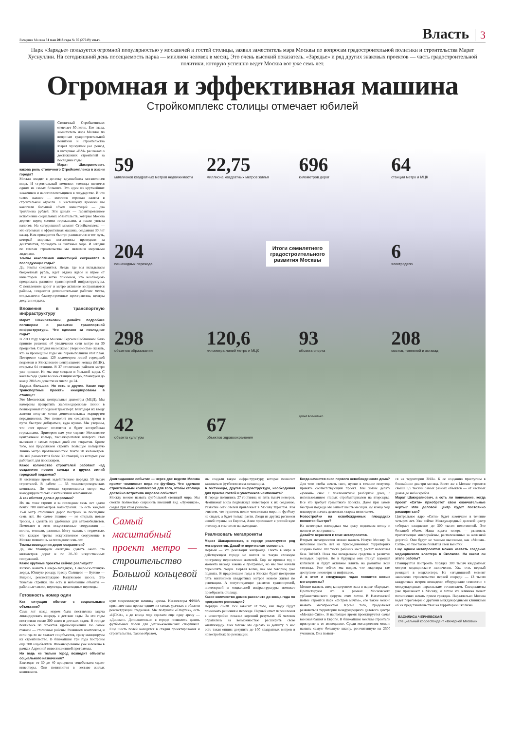Вечерняя Москва 31 мая 2018 года № 95 (27949) vm.ru
Власть 3
Парк «Зарядье» пользуется огромной популярностью у москвичей и гостей столицы, заявил заместитель мэра Москвы по вопросам градостроительной политики и строительства Марат Хуснуллин. На сегодняшний день посещаемость парка — миллион человек в месяц. Это очень высокий показатель. «Зарядье» и ряд других знаковых проектов — часть градостроительной политики, которую успешно ведет Москва вот уже семь лет.
Огромная и эффективная машина
Стройкомплекс столицы отмечает юбилей
Столичный Стройкомплекс отмечает 30-летие. Его глава, заместитель мэра Москвы по вопросам градостроительной политики и строительства Марат Хуснуллин (на фото), в интервью «ВМ» рассказал о достижениях строителей за последние годы.
Марат Шакирзянович, какова роль столичного Стройкомплекса в жизни города?
Москва входит в десятку крупнейших мегаполисов мира. И строительный комплекс столицы является одним из самых больших. Это один из крупнейших заказчиков и налогоплательщиков в государстве. И что самое важное — миллион горожан заняты в строительной отрасли. К настоящему времени мы накопили большой объем инвестиций — два триллиона рублей. Эти деньги — гарантированное исполнение социальных обязательств, которые Москва держит перед своими горожанами, а также уплата налогов. На сегодняшний момент Стройкомплекс — это огромная и эффективная машина, созданная 30 лет назад. Нам приходится быстро развиваться и тот путь, который мировые мегаполисы проходили за десятилетия, проходить за считаные годы. И сегодня по темпам строительства мы являемся мировыми лидерами.
Темпы накопления инвестиций сохранятся в последующие годы?
Да, темпы сохранятся. Везде, где мы вкладываем бюджетный рубль, идет отдача вдвое и втрое от инвесторов. Мы четко понимаем, что необходимо продолжать развитие транспортной инфраструктуры. С появлением дорог и метро активнее застраиваются районы, создаются дополнительные рабочие места, открываются благоустроенные пространства, центры досуга и отдыха.
Вложения в транспортную инфраструктуру
Марат Шакирзянович, давайте подробнее поговорим о развитии транспортной инфраструктуры. Что сделано за последние годы?
В 2011 году мэром Москвы Сергеем Собяниным было принято решение об увеличении сети метро на 30 процентов. Сегодня мы можем с уверенностью сказать, что за прошедшие годы мы перевыполнили этот план. Построено свыше 120 километров линий городской подземки и Московского центрального кольца (МЦК), открыты 64 станции. В 37 столичных районов метро уже пришло. Но мы еще создали и большой задел. С начала года сдали восемь станций метро, планируем до конца 2018-го довести их число до 24.
Задача большая. Но есть и другие. Какие еще транспортные проекты инициированы в столице?
Это Московские центральные диаметры (МЦД). Мы намерены превратить железнодорожные линии в полноценный городской транспорт. Благодаря их вводу жители получат сотни дополнительных маршрутов передвижения. Это позволит им сократить время в пути, быстрее добираться, куда нужно. Мы уверены, что этот проект состоится и будет востребован горожанами. Примером нам уже служит Московское центральное кольцо, пассажиропоток которого стал высоким с самых первых дней его открытия. Кроме того, мы продолжаем строить Большую кольцевую линию метро протяженностью почти 70 километров. На ней разместятся более 30 станций, из которых уже работают для пассажиров.
Какое количество строителей работает над созданием нового кольца и других линий городской подземки?
В настоящее время задействовано порядка 50 тысяч строителей. В работе — 33 тоннелепроходческих комплекса. По темпам строительства метро мы конкурируем только с китайскими компаниями.
А как обстоят дела с дорогами?
Их мы тоже строим и за последние семь лет сдали почти 700 километров магистралей. То есть каждый 15-й метр столичных дорог построен за последние семь лет. Но самое главное — не открыть новые трассы, а сделать их удобными для автомобилистов. Помогают в этом искусственные сооружения — мосты, тоннели, развязки. Могу сказать с гордостью, что каждое третье искусственное сооружение в Москве появилось за последние семь лет.
Темпы возведения дорог сохранятся?
Да, мы планируем ежегодно сдавать около ста километров дорог и по 20–30 искусственных сооружений.
Какие крупные проекты сейчас реализует?
Можно назвать Северо-Западную, Северо-Восточную хорды, Южную рокаду, трассу Солнцево — Бутово — Видное, реконструкцию Калужского шоссе. Это тяжелые стройки. Но есть и небольшие объекты — районные связки, переезды, пешеходные переходы.
Готовность номер один
Как ситуация обстоит с социальными объектами?
Семь лет назад мэром была поставлена задача ликвидировать очередь в детские сады. За эти годы построили около 300 школ и детских садов. В городе появилось 68 объектов здравоохранения. Но самое главное — столичные районы. Развиваем комплексы, и если где-то не хватает соцобъектов, сразу инициируем их строительство. В ближайшие три года построим еще 200 соцобъектов. Финансирование уже заложено в рамках Адресной инвестиционной программы.
Но ведь не только город возводит объекты социального назначения?
Ежегодно от 30 до 40 процентов соцобъектов сдают инвесторы. Они появляются в составе жилых комплексов.
59
миллионов квадратных метров недвижимости
22,75
миллиона квадратных метров жилья
696
километров дорог
64
станции метро и МЦК
204
пешеходных перехода
Итоги семилетнего
градостроительного
развития Москвы
6
электродепо
298
объектов образования
120,6
километра линий метро и МЦК
93
объекта спорта
208
мостов, тоннелей и эстакад
42
объекта культуры
67
объектов здравоохранения
ДАРЬЯ БОЛЬШЕНКО
Долгожданное событие — через две недели Москва примет чемпионат мира по футболу. Что сделано строительным комплексом для того, чтобы столица достойно встретила мировое событие?
Москву можно назвать футбольной столицей мира. Мы смогли полностью сохранить внешний вид «Лужников», создав при этом уникаль-
Самый масштабный проект метро — строительство Большой кольцевой линии
ную современную начинку арены. Инспекторы ФИФА признают наш проект одним из самых удачных в области реконструкции стадионов. Мы получили «Спартак», есть «ЦСКА», а до конца года сделаем еще одну арену — «Динамо». Дополнительно в городе появилось девять футбольных полей для детско-юношеских спортшкол. Еще шесть полей находятся в стадии проектирования и строительства. Таким образом,
мы создали такую инфраструктуру, которая позволит заниматься футболом всем желающим.
А гостиницы, другая инфраструктура, необходимая для приема гостей и участников чемпионата?
В городе появились 27 гостиниц на пять тысяч номеров. Чемпионат мира подтолкнул инвесторов к их созданию. Развитие сети отелей привлекает в Москву туристов. Мы считаем, что турпоток после чемпионата мира по футболу не спадет, а будет только расти. Люди из других регионов нашей страны, из Европы, Азии приезжают в российскую столицу, в том числе на выходные.
Реализовать мегапроекты
Марат Шакирзянович, в городе реализуется ряд мегапроектов. Давайте перечислим основные.
Первый — это реновация жилфонда. Никто в мире в действующем городе не взялся за такую сложную программу переселения жителей. Еще не прошел год с момента выхода закона о программе, но мы уже начали переселять людей. Первая волна, как мы говорим, уже поднята. В предстоящие годы в Москве будет построено пять миллионов квадратных метров нового жилья по реновации. А сопутствующее развитие транспортной, инженерной и социальной инфраструктуры поможет преобразить столицу.
Какое количество домов расселите до конца года по программе реновации?
Порядка 20–30. Все зависит от того, как люди будут принимать решения о переезде. Первый опыт переселения в новостройки показал хороший результат. 15 человек обратились за возможностью расширить свою жилплощадь. Они готовы это сделать за доплату. У нас есть такая опция: докупить до 100 квадратных метров в новостройках по реновации.
Когда начнется снос первого освобожденного дома?
Для того чтобы начать снос, нужно в течение полугода принять соответствующий проект. Мы хотим делать «умный» снос с поэлементной разборкой дома, с использованием старых стройматериалов на вторсырье. Все это требует грамотного проекта. Даже при самом быстром подходе это займет шесть месяцев. До конца года планируем начать демонтаж старых пятиэтажек.
Новостройки на освобожденных площадках появятся быстро?
На некоторых площадках мы сразу поднимем волну и начнем их застраивать.
Давайте вернемся к теме мегапроектов.
Вторым мегапроектом можно назвать Новую Москву. За неполные шесть лет на присоединенных территориях создано более 100 тысяч рабочих мест, растет налоговая база ТиНАО. Пока мы вкладываем средства в развитие молодых округов. Но в будущем они станут хорошей копилкой и будут активнее влиять на развитие всей столицы. Уже сейчас мы видим, что квартиры там доступнее, несмотря на инфляцию.
А в этом и следующих годах появятся новые мегапроекты?
Можно назвать ввод концертного зала в парке «Зарядье». Протестируем его в рамках Московского урбанистического форума этим летом. В Нагатинской пойме строится парк «Остров мечты», его также можно назвать мегапроектом. Кроме того, продолжает развиваться территория международного делового центра «Москва-Сити». В настоящее время проектируется самая высокая башня в Европе. В ближайшие месяцы строители приступят к ее возведению. Среди мегапроектов можно назвать самую большую школу, рассчитанную на 2500 учеников. Она появит-
ся на территории ЗИЛа. К ее созданию приступим в ближайшие два-три месяца. Всего же в Москве строится свыше 8,5 тысячи самых разных объектов — от частных домов до небоскребов.
Марат Шакирзянович, а есть ли понимание, когда проект «Сити» приобретет свои окончательные черты? Или деловой центр будет постоянно расширяться?
Центральное ядро «Сити» будет закончено в течение четырех лет. Уже сейчас Международный деловой центр собирает ежедневно до 300 тысяч посетителей. Это большой объем. Наша задача теперь — развивать прилегающие микрорайоны, расположенные за железной дорогой. Они будут не такими высокими, как «Москва-Сити», но там также появятся свои высотки.
Еще одним мегапроектом можно назвать создание медицинского кластера в Сколкове. На каком он этапе работы?
Планируется построить порядка 300 тысяч квадратных метров медицинского назначения. Уже есть первый резидент в медкластере. На сегодняшний момент закончено строительство первой очереди — 13 тысяч квадратных метров возведено, оборудовано совместно с международным израильским госпиталем. Специалисты уже приезжают в Москву, и летом эта клиника может полноценно начать прием граждан. Параллельно Москва ведет переговоры с другими международными клиниками об их представительствах на территории Сколкова.
ВАСИЛИСА ЧЕРНЯВСКАЯ
специальный корреспондент «Вечерней Москвы»